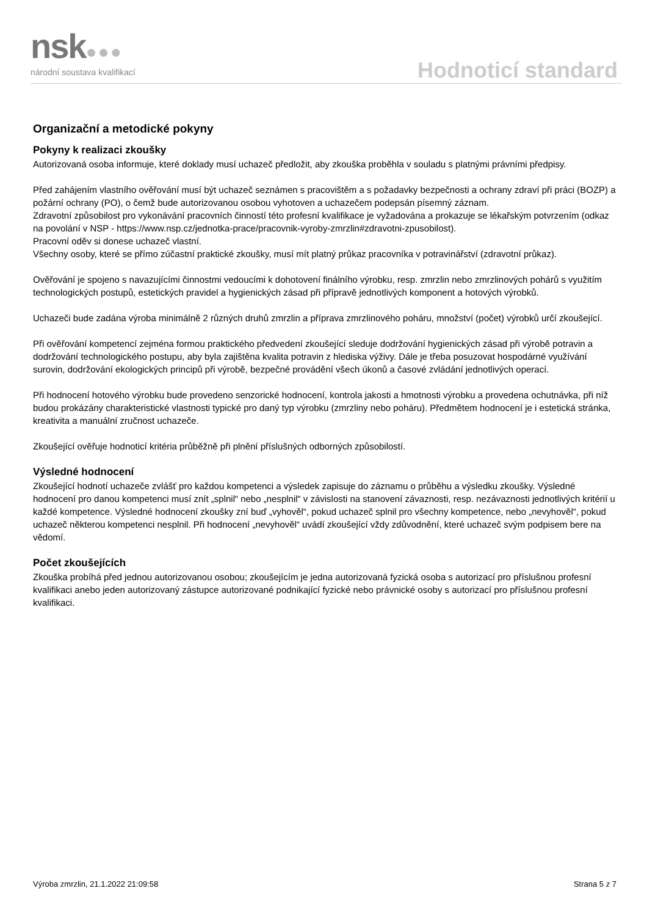nsk●●●
národní soustava kvalifikací Hodnoticí standard
Organizační a metodické pokyny
Pokyny k realizaci zkoušky
Autorizovaná osoba informuje, které doklady musí uchazeč předložit, aby zkouška proběhla v souladu s platnými právními předpisy.
Před zahájením vlastního ověřování musí být uchazeč seznámen s pracovištěm a s požadavky bezpečnosti a ochrany zdraví při práci (BOZP) a požární ochrany (PO), o čemž bude autorizovanou osobou vyhotoven a uchazečem podepsán písemný záznam.
Zdravotní způsobilost pro vykonávání pracovních činností této profesní kvalifikace je vyžadována a prokazuje se lékařským potvrzením (odkaz na povolání v NSP - https://www.nsp.cz/jednotka-prace/pracovnik-vyroby-zmrzlin#zdravotni-zpusobilost).
Pracovní oděv si donese uchazeč vlastní.
Všechny osoby, které se přímo zúčastní praktické zkoušky, musí mít platný průkaz pracovníka v potravinářství (zdravotní průkaz).
Ověřování je spojeno s navazujícími činnostmi vedoucími k dohotovení finálního výrobku, resp. zmrzlin nebo zmrzlinových pohárů s využitím technologických postupů, estetických pravidel a hygienických zásad při přípravě jednotlivých komponent a hotových výrobků.
Uchazeči bude zadána výroba minimálně 2 různých druhů zmrzlin a příprava zmrzlinového poháru, množství (počet) výrobků určí zkoušející.
Při ověřování kompetencí zejména formou praktického předvedení zkoušející sleduje dodržování hygienických zásad při výrobě potravin a dodržování technologického postupu, aby byla zajištěna kvalita potravin z hlediska výživy. Dále je třeba posuzovat hospodárné využívání surovin, dodržování ekologických principů při výrobě, bezpečné provádění všech úkonů a časové zvládání jednotlivých operací.
Při hodnocení hotového výrobku bude provedeno senzorické hodnocení, kontrola jakosti a hmotnosti výrobku a provedena ochutnávka, při níž budou prokázány charakteristické vlastnosti typické pro daný typ výrobku (zmrzliny nebo poháru). Předmětem hodnocení je i estetická stránka, kreativita a manuální zručnost uchazeče.
Zkoušející ověřuje hodnoticí kritéria průběžně při plnění příslušných odborných způsobilostí.
Výsledné hodnocení
Zkoušející hodnotí uchazeče zvlášť pro každou kompetenci a výsledek zapisuje do záznamu o průběhu a výsledku zkoušky. Výsledné hodnocení pro danou kompetenci musí znít „splnil“ nebo „nesplnil“ v závislosti na stanovení závaznosti, resp. nezávaznosti jednotlivých kritérií u každé kompetence. Výsledné hodnocení zkoušky zní buď „vyhověl“, pokud uchazeč splnil pro všechny kompetence, nebo „nevyhověl“, pokud uchazeč některou kompetenci nesplnil. Při hodnocení „nevyhověl“ uvádí zkoušející vždy zdůvodnění, které uchazeč svým podpisem bere na vědomí.
Počet zkoušejících
Zkouška probíhá před jednou autorizovanou osobou; zkoušejícím je jedna autorizovaná fyzická osoba s autorizací pro příslušnou profesní kvalifikaci anebo jeden autorizovaný zástupce autorizované podnikající fyzické nebo právnické osoby s autorizací pro příslušnou profesní kvalifikaci.
Výroba zmrzlin, 21.1.2022 21:09:58 Strana 5 z 7